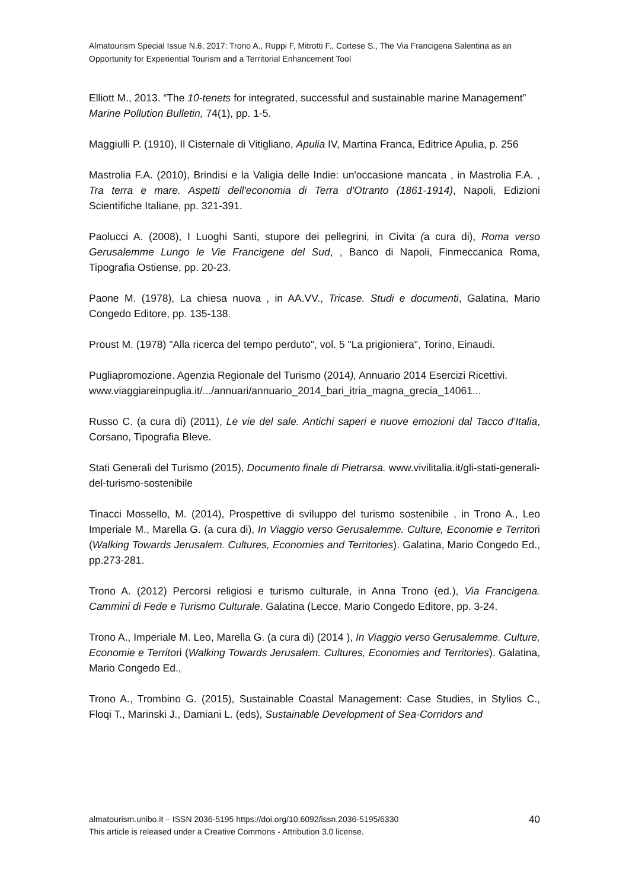Almatourism Special Issue N.6, 2017: Trono A., Ruppi F, Mitrotti F., Cortese S., The Via Francigena Salentina as an Opportunity for Experiential Tourism and a Territorial Enhancement Tool
Elliott M., 2013. “The 10-tenets for integrated, successful and sustainable marine Management” Marine Pollution Bulletin, 74(1), pp. 1-5.
Maggiulli P. (1910), Il Cisternale di Vitigliano, Apulia IV, Martina Franca, Editrice Apulia, p. 256
Mastrolia F.A. (2010), Brindisi e la Valigia delle Indie: un'occasione mancata , in Mastrolia F.A. , Tra terra e mare. Aspetti dell'economia di Terra d'Otranto (1861-1914), Napoli, Edizioni Scientifiche Italiane, pp. 321-391.
Paolucci A. (2008), I Luoghi Santi, stupore dei pellegrini, in Civita (a cura di), Roma verso Gerusalemme Lungo le Vie Francigene del Sud, , Banco di Napoli, Finmeccanica Roma, Tipografia Ostiense, pp. 20-23.
Paone M. (1978), La chiesa nuova , in AA.VV., Tricase. Studi e documenti, Galatina, Mario Congedo Editore, pp. 135-138.
Proust M. (1978) "Alla ricerca del tempo perduto", vol. 5 "La prigioniera", Torino, Einaudi.
Pugliapromozione. Agenzia Regionale del Turismo (2014), Annuario 2014 Esercizi Ricettivi.
www.viaggiareinpuglia.it/.../annuari/annuario_2014_bari_itria_magna_grecia_14061...
Russo C. (a cura di) (2011), Le vie del sale. Antichi saperi e nuove emozioni dal Tacco d'Italia, Corsano, Tipografia Bleve.
Stati Generali del Turismo (2015), Documento finale di Pietrarsa. www.vivilitalia.it/gli-stati-generali-del-turismo-sostenibile
Tinacci Mossello, M. (2014), Prospettive di sviluppo del turismo sostenibile , in Trono A., Leo Imperiale M., Marella G. (a cura di), In Viaggio verso Gerusalemme. Culture, Economie e Territori (Walking Towards Jerusalem. Cultures, Economies and Territories). Galatina, Mario Congedo Ed., pp.273-281.
Trono A. (2012) Percorsi religiosi e turismo culturale, in Anna Trono (ed.), Via Francigena. Cammini di Fede e Turismo Culturale. Galatina (Lecce, Mario Congedo Editore, pp. 3-24.
Trono A., Imperiale M. Leo, Marella G. (a cura di) (2014 ), In Viaggio verso Gerusalemme. Culture, Economie e Territori (Walking Towards Jerusalem. Cultures, Economies and Territories). Galatina, Mario Congedo Ed.,
Trono A., Trombino G. (2015), Sustainable Coastal Management: Case Studies, in Stylios C., Floqi T., Marinski J., Damiani L. (eds), Sustainable Development of Sea-Corridors and
almatourism.unibo.it – ISSN 2036-5195 https://doi.org/10.6092/issn.2036-5195/6330
This article is released under a Creative Commons - Attribution 3.0 license.
40